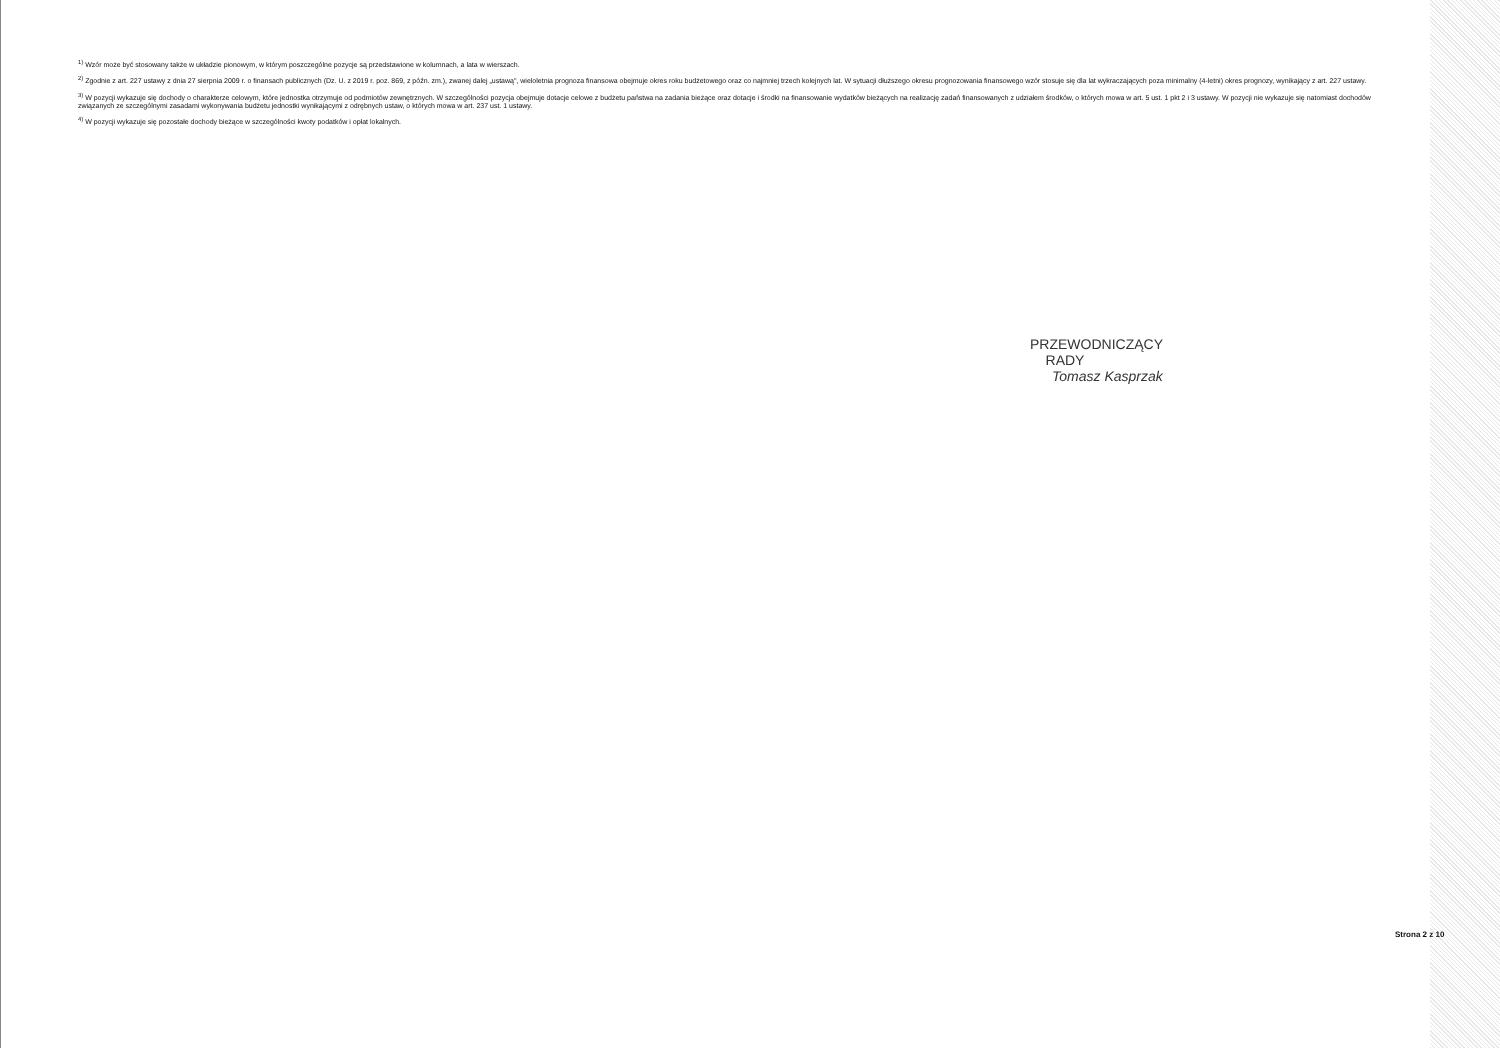<sup>1)</sup> Wzór może być stosowany także w układzie pionowym, w którym poszczególne pozycje są przedstawione w kolumnach, a lata w wierszach.
<sup>2)</sup> Zgodnie z art. 227 ustawy z dnia 27 sierpnia 2009 r. o finansach publicznych (Dz. U. z 2019 r. poz. 869, z późn. zm.), zwanej dalej „ustawą", wieloletnia prognoza finansowa obejmuje okres roku budżetowego oraz co najmniej trzech kolejnych lat. W sytuacji dłuższego okresu prognozowania finansowego wzór stosuje się dla lat wykraczających poza minimalny (4-letni) okres prognozy, wynikający z art. 227 ustawy.
<sup>3)</sup> W pozycji wykazuje się dochody o charakterze celowym, które jednostka otrzymuje od podmiotów zewnętrznych. W szczególności pozycja obejmuje dotacje celowe z budżetu państwa na zadania bieżące oraz dotacje i środki na finansowanie wydatków bieżących na realizację zadań finansowanych z udziałem środków, o których mowa w art. 5 ust. 1 pkt 2 i 3 ustawy. W pozycji nie wykazuje się natomiast dochodów związanych ze szczególnymi zasadami wykonywania budżetu jednostki wynikającymi z odrębnych ustaw, o których mowa w art. 237 ust. 1 ustawy.
<sup>4)</sup> W pozycji wykazuje się pozostałe dochody bieżące w szczególności kwoty podatków i opłat lokalnych.
PRZEWODNICZĄCY
RADY
Tomasz Kasprzak
Strona 2 z 10